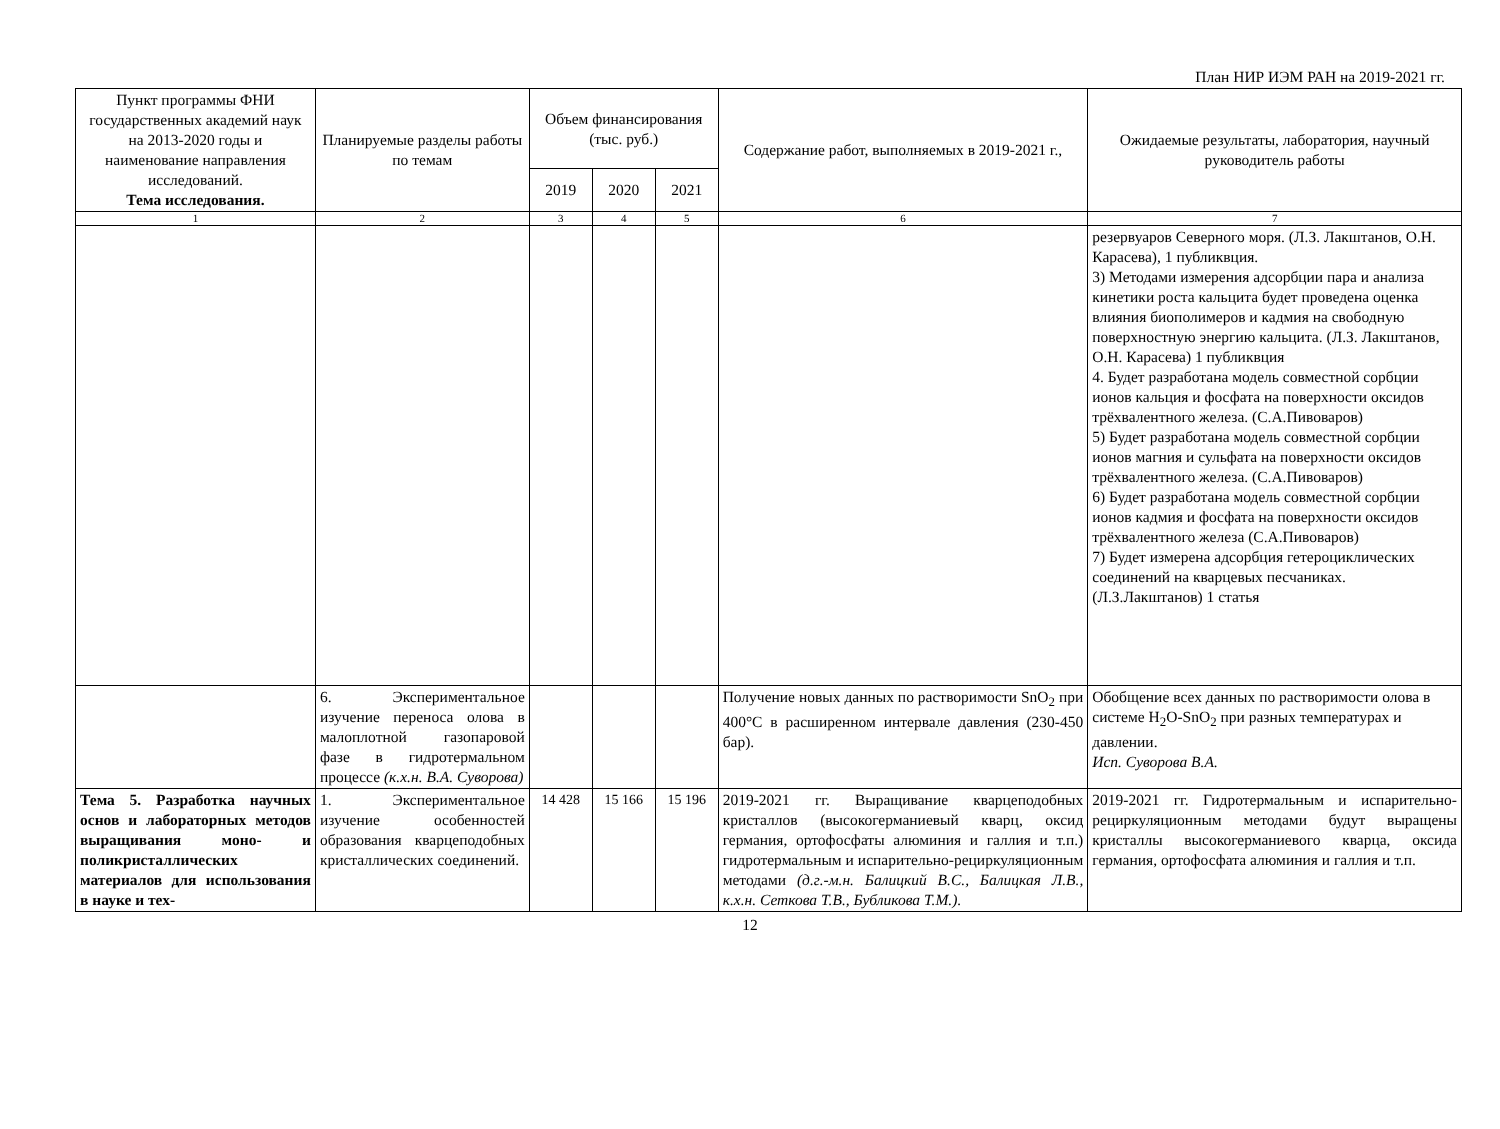План НИР ИЭМ РАН на 2019-2021 гг.
| Пункт программы ФНИ государственных академий наук на 2013-2020 годы и наименование направления исследований. Тема исследования. | Планируемые разделы работы по темам | Объем финансирования (тыс. руб.) | | | Содержание работ, выполняемых в 2019-2021 г., | Ожидаемые результаты, лаборатория, научный руководитель работы |
| --- | --- | --- | --- | --- | --- | --- |
| | | 2019 | 2020 | 2021 | | |
| 1 | 2 | 3 | 4 | 5 | 6 | 7 |
| | | | | | | резервуаров Северного моря. (Л.З. Лакштанов, О.Н. Карасева), 1 публиквция. 3) Методами измерения адсорбции пара и анализа кинетики роста кальцита будет проведена оценка влияния биополимеров и кадмия на свободную поверхностную энергию кальцита. (Л.З. Лакштанов, О.Н. Карасева) 1 публиквция 4. Будет разработана модель совместной сорбции ионов кальция и фосфата на поверхности оксидов трёхвалентного железа. (С.А.Пивоваров) 5) Будет разработана модель совместной сорбции ионов магния и сульфата на поверхности оксидов трёхвалентного железа. (С.А.Пивоваров) 6) Будет разработана модель совместной сорбции ионов кадмия и фосфата на поверхности оксидов трёхвалентного железа (С.А.Пивоваров) 7) Будет измерена адсорбция гетероциклических соединений на кварцевых песчаниках. (Л.З.Лакштанов) 1 статья |
| | 6. Экспериментальное изучение переноса олова в малоплотной газопаровой фазе в гидротермальном процессе (к.х.н. В.А. Суворова) | | | | Получение новых данных по растворимости SnO<sub>2</sub> при 400°С в расширенном интервале давления (230-450 бар). | Обобщение всех данных по растворимости олова в системе H<sub>2</sub>O-SnO<sub>2</sub> при разных температурах и давлении. Исп. Суворова В.А. |
| Тема 5. Разработка научных основ и лабораторных методов выращивания моно- и поликристаллических материалов для использования в науке и тех- | 1. Экспериментальное изучение особенностей образования кварцеподобных кристаллических соединений. | 14 428 | 15 166 | 15 196 | 2019-2021 гг. Выращивание кварцеподобных кристаллов (высокогерманиевый кварц, оксид германия, ортофосфаты алюминия и галлия и т.п.) гидротермальным и испарительно-рециркуляционным методами (д.г.-м.н. Балицкий В.С., Балицкая Л.В., к.х.н. Сеткова Т.В., Бубликова Т.М.). | 2019-2021 гг. Гидротермальным и испарительно-рециркуляционным методами будут выращены кристаллы высокогерманиевого кварца, оксида германия, ортофосфата алюминия и галлия и т.п. |
12